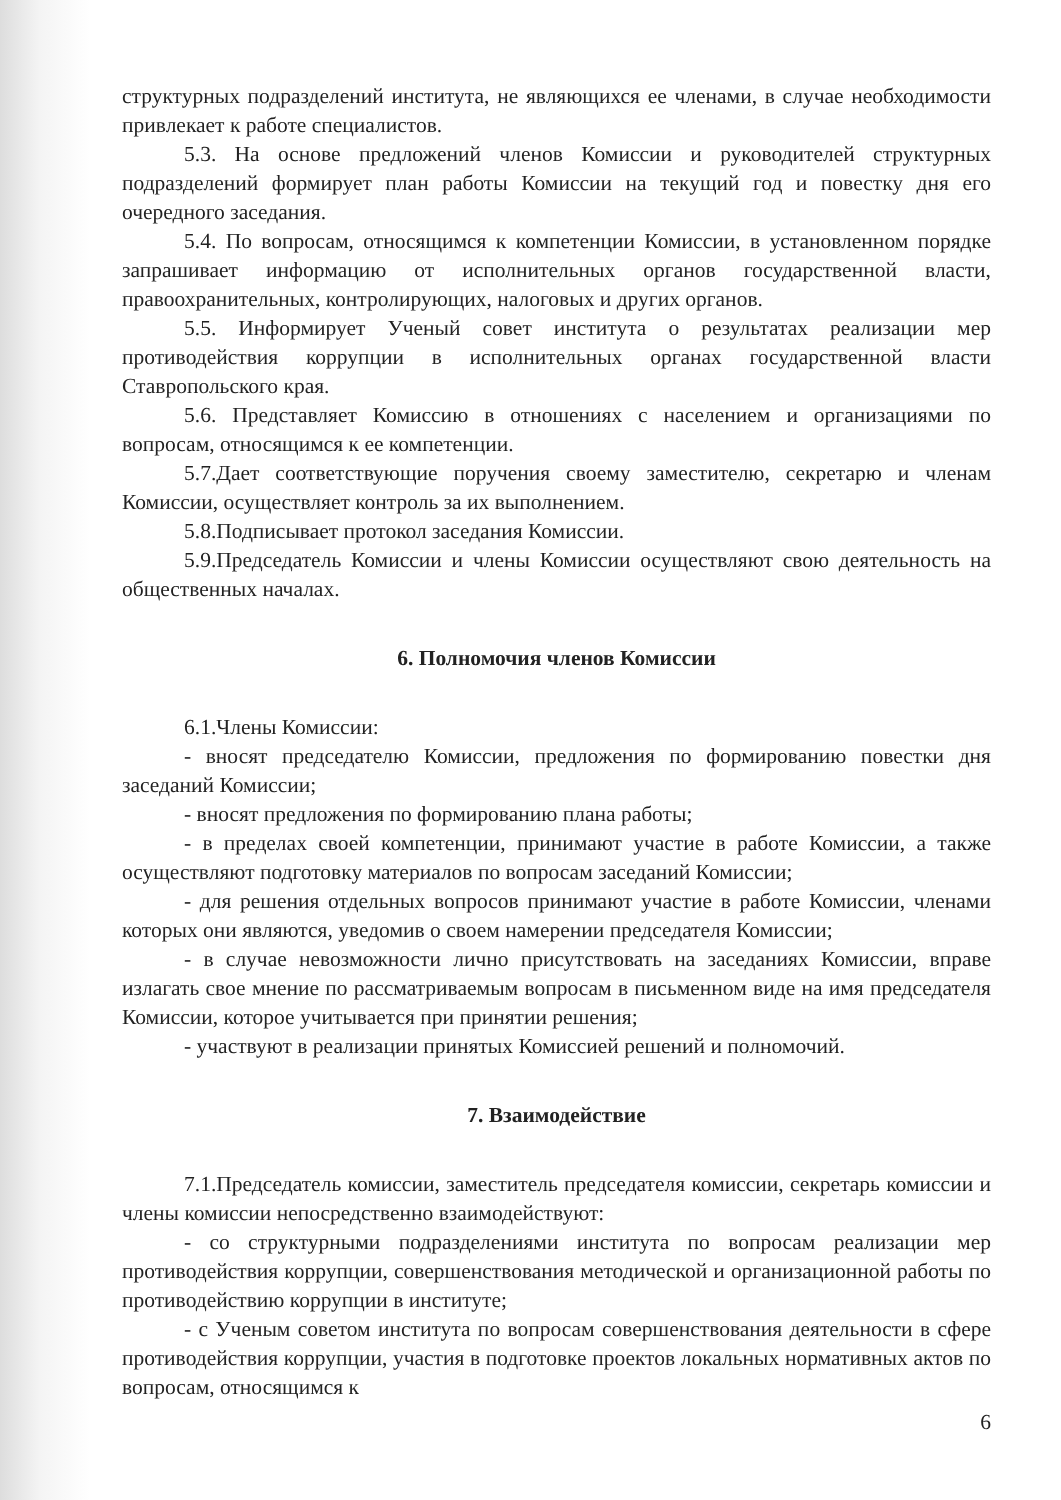структурных подразделений института, не являющихся ее членами, в случае необходимости привлекает к работе специалистов.
5.3. На основе предложений членов Комиссии и руководителей структурных подразделений формирует план работы Комиссии на текущий год и повестку дня его очередного заседания.
5.4. По вопросам, относящимся к компетенции Комиссии, в установленном порядке запрашивает информацию от исполнительных органов государственной власти, правоохранительных, контролирующих, налоговых и других органов.
5.5. Информирует Ученый совет института о результатах реализации мер противодействия коррупции в исполнительных органах государственной власти Ставропольского края.
5.6. Представляет Комиссию в отношениях с населением и организациями по вопросам, относящимся к ее компетенции.
5.7.Дает соответствующие поручения своему заместителю, секретарю и членам Комиссии, осуществляет контроль за их выполнением.
5.8.Подписывает протокол заседания Комиссии.
5.9.Председатель Комиссии и члены Комиссии осуществляют свою деятельность на общественных началах.
6. Полномочия членов Комиссии
6.1.Члены Комиссии:
- вносят председателю Комиссии, предложения по формированию повестки дня заседаний Комиссии;
- вносят предложения по формированию плана работы;
- в пределах своей компетенции, принимают участие в работе Комиссии, а также осуществляют подготовку материалов по вопросам заседаний Комиссии;
- для решения отдельных вопросов принимают участие в работе Комиссии, членами которых они являются, уведомив о своем намерении председателя Комиссии;
- в случае невозможности лично присутствовать на заседаниях Комиссии, вправе излагать свое мнение по рассматриваемым вопросам в письменном виде на имя председателя Комиссии, которое учитывается при принятии решения;
- участвуют в реализации принятых Комиссией решений и полномочий.
7. Взаимодействие
7.1.Председатель комиссии, заместитель председателя комиссии, секретарь комиссии и члены комиссии непосредственно взаимодействуют:
- со структурными подразделениями института по вопросам реализации мер противодействия коррупции, совершенствования методической и организационной работы по противодействию коррупции в институте;
- с Ученым советом института по вопросам совершенствования деятельности в сфере противодействия коррупции, участия в подготовке проектов локальных нормативных актов по вопросам, относящимся к
6